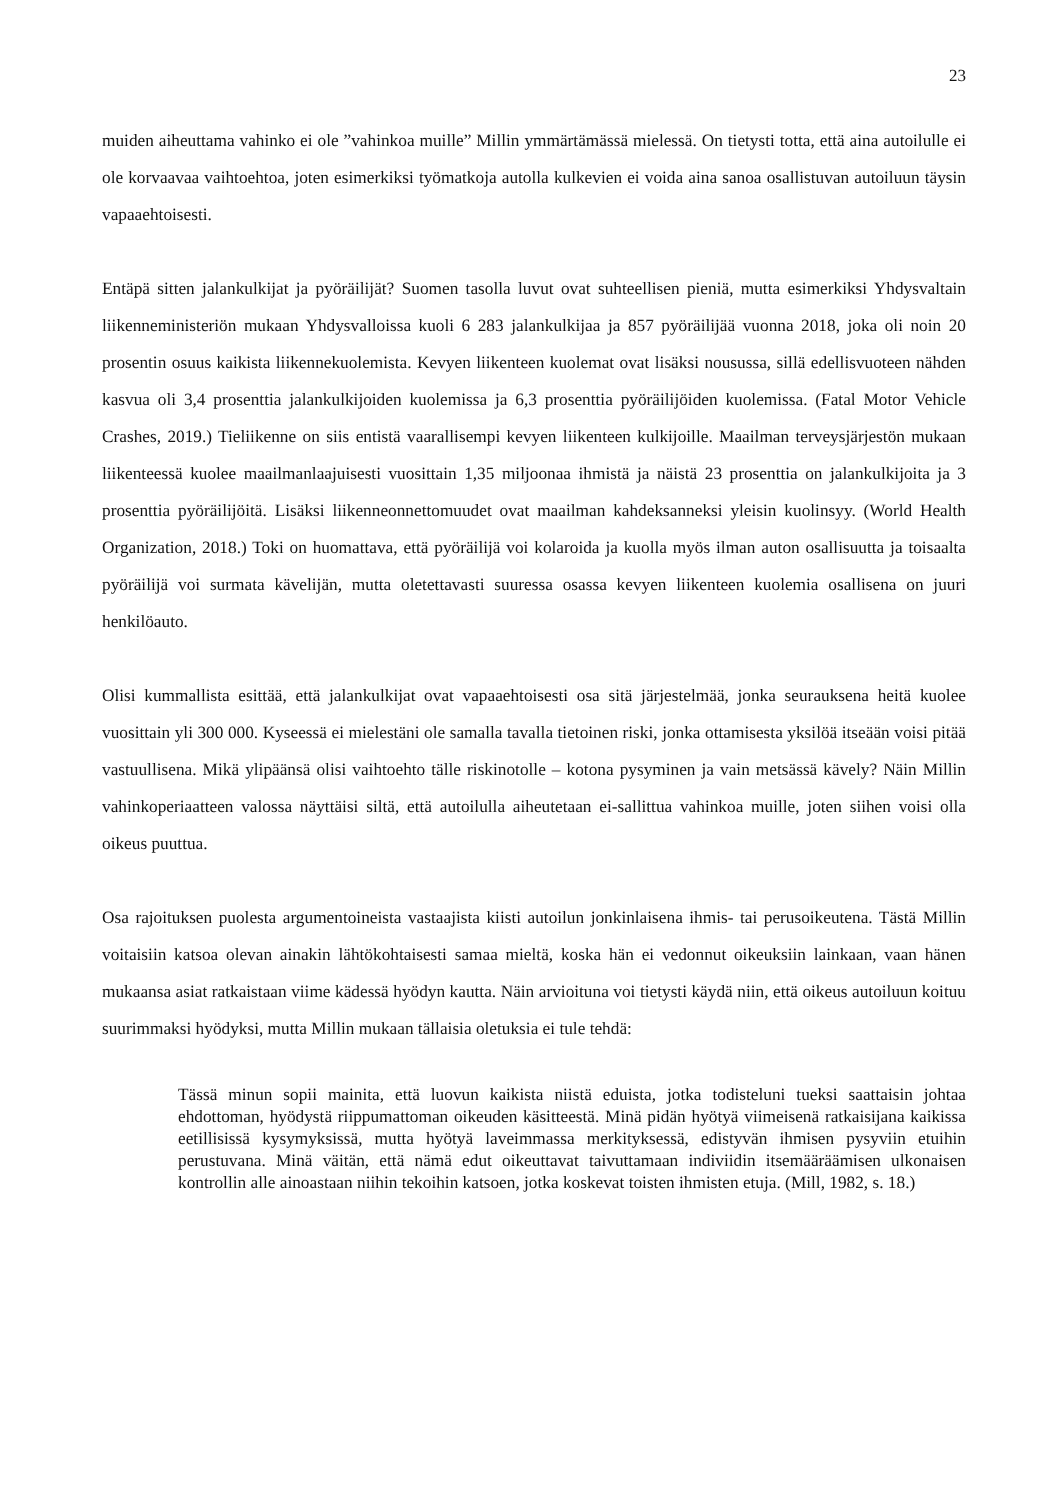23
muiden aiheuttama vahinko ei ole ”vahinkoa muille” Millin ymmärtämässä mielessä. On tietysti totta, että aina autoilulle ei ole korvaavaa vaihtoehtoa, joten esimerkiksi työmatkoja autolla kulkevien ei voida aina sanoa osallistuvan autoiluun täysin vapaaehtoisesti.
Entäpä sitten jalankulkijat ja pyöräilijät? Suomen tasolla luvut ovat suhteellisen pieniä, mutta esimerkiksi Yhdysvaltain liikenneministeriön mukaan Yhdysvalloissa kuoli 6 283 jalankulkijaa ja 857 pyöräilijää vuonna 2018, joka oli noin 20 prosentin osuus kaikista liikennekuolemista. Kevyen liikenteen kuolemat ovat lisäksi nousussa, sillä edellisvuoteen nähden kasvua oli 3,4 prosenttia jalankulkijoiden kuolemissa ja 6,3 prosenttia pyöräilijöiden kuolemissa. (Fatal Motor Vehicle Crashes, 2019.) Tieliikenne on siis entistä vaarallisempi kevyen liikenteen kulkijoille. Maailman terveysjärjestön mukaan liikenteessä kuolee maailmanlaajuisesti vuosittain 1,35 miljoonaa ihmistä ja näistä 23 prosenttia on jalankulkijoita ja 3 prosenttia pyöräilijöitä. Lisäksi liikenneonnettomuudet ovat maailman kahdeksanneksi yleisin kuolinsyy. (World Health Organization, 2018.) Toki on huomattava, että pyöräilijä voi kolaroida ja kuolla myös ilman auton osallisuutta ja toisaalta pyöräilijä voi surmata kävelijän, mutta oletettavasti suuressa osassa kevyen liikenteen kuolemia osallisena on juuri henkilöauto.
Olisi kummallista esittää, että jalankulkijat ovat vapaaehtoisesti osa sitä järjestelmää, jonka seurauksena heitä kuolee vuosittain yli 300 000. Kyseessä ei mielestäni ole samalla tavalla tietoinen riski, jonka ottamisesta yksilöä itseään voisi pitää vastuullisena. Mikä ylipäänsä olisi vaihtoehto tälle riskinotolle – kotona pysyminen ja vain metsässä kävely? Näin Millin vahinkoperiaatteen valossa näyttäisi siltä, että autoilulla aiheutetaan ei-sallittua vahinkoa muille, joten siihen voisi olla oikeus puuttua.
Osa rajoituksen puolesta argumentoineista vastaajista kiisti autoilun jonkinlaisena ihmis- tai perusoikeutena. Tästä Millin voitaisiin katsoa olevan ainakin lähtökohtaisesti samaa mieltä, koska hän ei vedonnut oikeuksiin lainkaan, vaan hänen mukaansa asiat ratkaistaan viime kädessä hyödyn kautta. Näin arvioituna voi tietysti käydä niin, että oikeus autoiluun koituu suurimmaksi hyödyksi, mutta Millin mukaan tällaisia oletuksia ei tule tehdä:
Tässä minun sopii mainita, että luovun kaikista niistä eduista, jotka todisteluni tueksi saattaisin johtaa ehdottoman, hyödystä riippumattoman oikeuden käsitteestä. Minä pidän hyötyä viimeisenä ratkaisijana kaikissa eetillisissä kysymyksissä, mutta hyötyä laveimmassa merkityksessä, edistyvän ihmisen pysyviin etuihin perustuvana. Minä väitän, että nämä edut oikeuttavat taivuttamaan indiviidin itsemääräämisen ulkonaisen kontrollin alle ainoastaan niihin tekoihin katsoen, jotka koskevat toisten ihmisten etuja. (Mill, 1982, s. 18.)